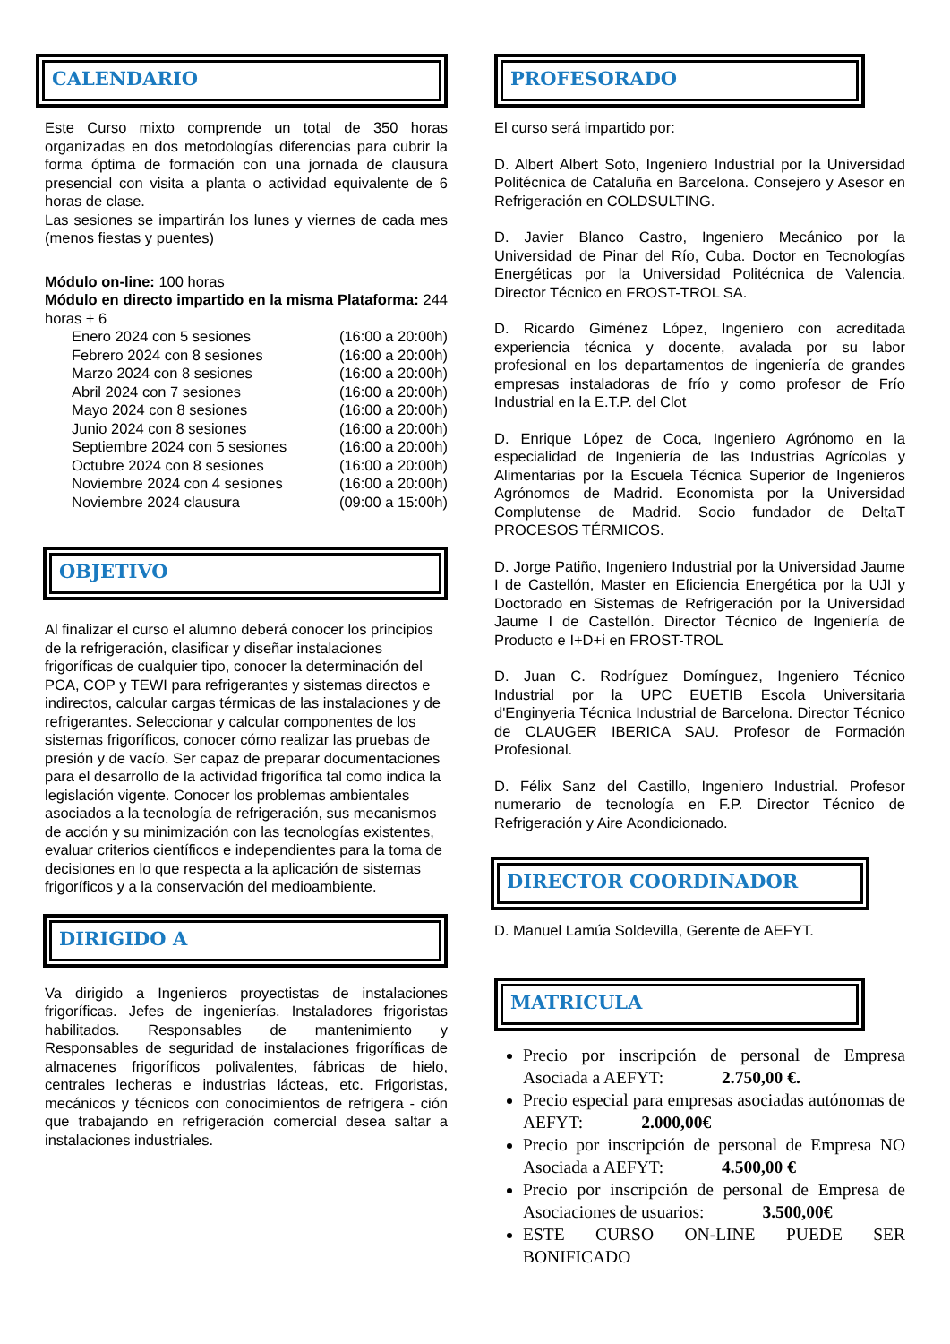CALENDARIO
Este Curso mixto comprende un total de 350 horas organizadas en dos metodologías diferencias para cubrir la forma óptima de formación con una jornada de clausura presencial con visita a planta o actividad equivalente de 6 horas de clase.
Las sesiones se impartirán los lunes y viernes de cada mes (menos fiestas y puentes)
Módulo on-line: 100 horas
Módulo en directo impartido en la misma Plataforma: 244 horas + 6
Enero 2024 con 5 sesiones (16:00 a 20:00h)
Febrero 2024 con 8 sesiones (16:00 a 20:00h)
Marzo 2024 con 8 sesiones (16:00 a 20:00h)
Abril 2024 con 7 sesiones (16:00 a 20:00h)
Mayo 2024 con 8 sesiones (16:00 a 20:00h)
Junio 2024 con 8 sesiones (16:00 a 20:00h)
Septiembre 2024 con 5 sesiones (16:00 a 20:00h)
Octubre 2024 con 8 sesiones (16:00 a 20:00h)
Noviembre 2024 con 4 sesiones (16:00 a 20:00h)
Noviembre 2024 clausura (09:00 a 15:00h)
OBJETIVO
Al finalizar el curso el alumno deberá conocer los principios de la refrigeración, clasificar y diseñar instalaciones frigoríficas de cualquier tipo, conocer la determinación del PCA, COP y TEWI para refrigerantes y sistemas directos e indirectos, calcular cargas térmicas de las instalaciones y de refrigerantes. Seleccionar y calcular componentes de los sistemas frigoríficos, conocer cómo realizar las pruebas de presión y de vacío. Ser capaz de preparar documentaciones para el desarrollo de la actividad frigorífica tal como indica la legislación vigente. Conocer los problemas ambientales asociados a la tecnología de refrigeración, sus mecanismos de acción y su minimización con las tecnologías existentes, evaluar criterios científicos e independientes para la toma de decisiones en lo que respecta a la aplicación de sistemas frigoríficos y a la conservación del medioambiente.
DIRIGIDO A
Va dirigido a Ingenieros proyectistas de instalaciones frigoríficas. Jefes de ingenierías. Instaladores frigoristas habilitados. Responsables de mantenimiento y Responsables de seguridad de instalaciones frigoríficas de almacenes frigoríficos polivalentes, fábricas de hielo, centrales lecheras e industrias lácteas, etc. Frigoristas, mecánicos y técnicos con conocimientos de refrigera - ción que trabajando en refrigeración comercial desea saltar a instalaciones industriales.
PROFESORADO
El curso será impartido por:
D. Albert Albert Soto, Ingeniero Industrial por la Universidad Politécnica de Cataluña en Barcelona. Consejero y Asesor en Refrigeración en COLDSULTING.
D. Javier Blanco Castro, Ingeniero Mecánico por la Universidad de Pinar del Río, Cuba. Doctor en Tecnologías Energéticas por la Universidad Politécnica de Valencia. Director Técnico en FROST-TROL SA.
D. Ricardo Giménez López, Ingeniero con acreditada experiencia técnica y docente, avalada por su labor profesional en los departamentos de ingeniería de grandes empresas instaladoras de frío y como profesor de Frío Industrial en la E.T.P. del Clot
D. Enrique López de Coca, Ingeniero Agrónomo en la especialidad de Ingeniería de las Industrias Agrícolas y Alimentarias por la Escuela Técnica Superior de Ingenieros Agrónomos de Madrid. Economista por la Universidad Complutense de Madrid. Socio fundador de DeltaT PROCESOS TÉRMICOS.
D. Jorge Patiño, Ingeniero Industrial por la Universidad Jaume I de Castellón, Master en Eficiencia Energética por la UJI y Doctorado en Sistemas de Refrigeración por la Universidad Jaume I de Castellón. Director Técnico de Ingeniería de Producto e I+D+i en FROST-TROL
D. Juan C. Rodríguez Domínguez, Ingeniero Técnico Industrial por la UPC EUETIB Escola Universitaria d'Enginyeria Técnica Industrial de Barcelona. Director Técnico de CLAUGER IBERICA SAU. Profesor de Formación Profesional.
D. Félix Sanz del Castillo, Ingeniero Industrial. Profesor numerario de tecnología en F.P. Director Técnico de Refrigeración y Aire Acondicionado.
DIRECTOR COORDINADOR
D. Manuel Lamúa Soldevilla, Gerente de AEFYT.
MATRICULA
Precio por inscripción de personal de Empresa Asociada a AEFYT: 2.750,00 €.
Precio especial para empresas asociadas autónomas de AEFYT: 2.000,00€
Precio por inscripción de personal de Empresa NO Asociada a AEFYT: 4.500,00 €
Precio por inscripción de personal de Empresa de Asociaciones de usuarios: 3.500,00€
ESTE CURSO ON-LINE PUEDE SER BONIFICADO